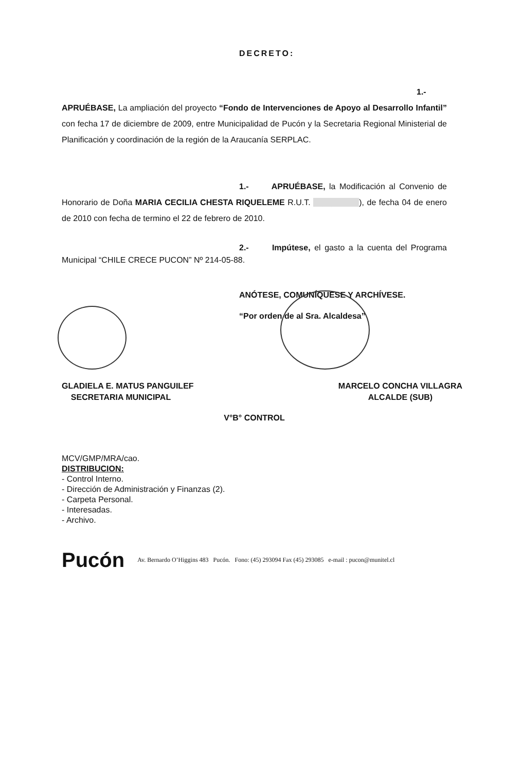DECRETO:
1.- APRUÉBASE, La ampliación del proyecto “Fondo de Intervenciones de Apoyo al Desarrollo Infantil” con fecha 17 de diciembre de 2009, entre Municipalidad de Pucón y la Secretaria Regional Ministerial de Planificación y coordinación de la región de la Araucanía SERPLAC.
1.- APRUÉBASE, la Modificación al Convenio de Honorario de Doña MARIA CECILIA CHESTA RIQUELEME R.U.T. __________), de fecha 04 de enero de 2010 con fecha de termino el 22 de febrero de 2010.
2.- Impútese, el gasto a la cuenta del Programa Municipal “CHILE CRECE PUCON” Nº 214-05-88.
ANÓTESE, COMUNÍQUESE Y ARCHÍVESE.
“Por orden de al Sra. Alcaldesa”
GLADIELA E. MATUS PANGUILEF
SECRETARIA MUNICIPAL
MARCELO CONCHA VILLAGRA
ALCALDE (SUB)
V°B° CONTROL
MCV/GMP/MRA/cao.
DISTRIBUCION:
- Control Interno.
- Dirección de Administración y Finanzas (2).
- Carpeta Personal.
- Interesadas.
- Archivo.
Pucón Av. Bernardo O’Higgins 483 Pucón. Fono: (45) 293094 Fax (45) 293085 e-mail : pucon@munitel.cl